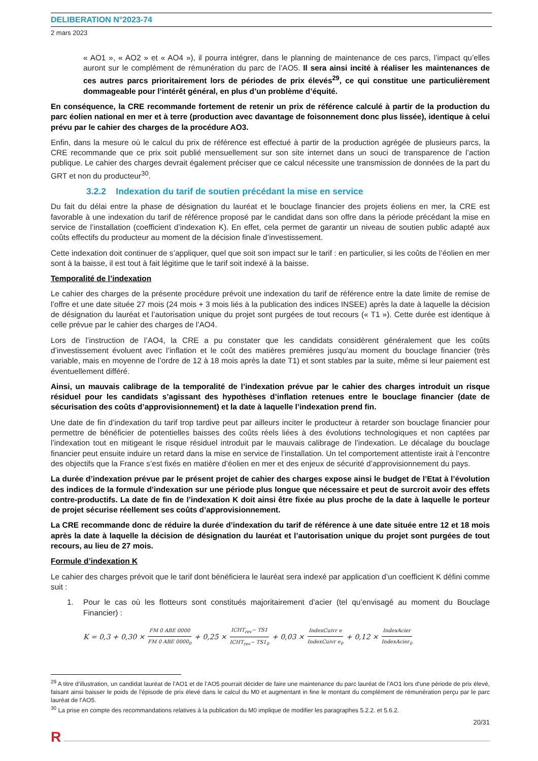DELIBERATION N°2023-74
2 mars 2023
« AO1 », « AO2 » et « AO4 »), il pourra intégrer, dans le planning de maintenance de ces parcs, l’impact qu’elles auront sur le complément de rémunération du parc de l’AO5. Il sera ainsi incité à réaliser les maintenances de ces autres parcs prioritairement lors de périodes de prix élevés<sup>29</sup>, ce qui constitue une particulièrement dommageable pour l’intérêt général, en plus d’un problème d’équité.
En conséquence, la CRE recommande fortement de retenir un prix de référence calculé à partir de la production du parc éolien national en mer et à terre (production avec davantage de foisonnement donc plus lissée), identique à celui prévu par le cahier des charges de la procédure AO3.
Enfin, dans la mesure où le calcul du prix de référence est effectué à partir de la production agrégée de plusieurs parcs, la CRE recommande que ce prix soit publié mensuellement sur son site internet dans un souci de transparence de l’action publique. Le cahier des charges devrait également préciser que ce calcul nécessite une transmission de données de la part du GRT et non du producteur<sup>30</sup>.
3.2.2 Indexation du tarif de soutien précédant la mise en service
Du fait du délai entre la phase de désignation du lauréat et le bouclage financier des projets éoliens en mer, la CRE est favorable à une indexation du tarif de référence proposé par le candidat dans son offre dans la période précédant la mise en service de l’installation (coefficient d’indexation K). En effet, cela permet de garantir un niveau de soutien public adapté aux coûts effectifs du producteur au moment de la décision finale d’investissement.
Cette indexation doit continuer de s’appliquer, quel que soit son impact sur le tarif : en particulier, si les coûts de l’éolien en mer sont à la baisse, il est tout à fait légitime que le tarif soit indexé à la baisse.
Temporalité de l’indexation
Le cahier des charges de la présente procédure prévoit une indexation du tarif de référence entre la date limite de remise de l’offre et une date située 27 mois (24 mois + 3 mois liés à la publication des indices INSEE) après la date à laquelle la décision de désignation du lauréat et l’autorisation unique du projet sont purgées de tout recours (« T1 »). Cette durée est identique à celle prévue par le cahier des charges de l’AO4.
Lors de l’instruction de l’AO4, la CRE a pu constater que les candidats considèrent généralement que les coûts d’investissement évoluent avec l’inflation et le coût des matières premières jusqu’au moment du bouclage financier (très variable, mais en moyenne de l’ordre de 12 à 18 mois après la date T1) et sont stables par la suite, même si leur paiement est éventuellement différé.
Ainsi, un mauvais calibrage de la temporalité de l’indexation prévue par le cahier des charges introduit un risque résiduel pour les candidats s’agissant des hypothèses d’inflation retenues entre le bouclage financier (date de sécurisation des coûts d’approvisionnement) et la date à laquelle l’indexation prend fin.
Une date de fin d’indexation du tarif trop tardive peut par ailleurs inciter le producteur à retarder son bouclage financier pour permettre de bénéficier de potentielles baisses des coûts réels liées à des évolutions technologiques et non captées par l’indexation tout en mitigeant le risque résiduel introduit par le mauvais calibrage de l’indexation. Le décalage du bouclage financier peut ensuite induire un retard dans la mise en service de l’installation. Un tel comportement attentiste irait à l’encontre des objectifs que la France s’est fixés en matière d’éolien en mer et des enjeux de sécurité d’approvisionnement du pays.
La durée d’indexation prévue par le présent projet de cahier des charges expose ainsi le budget de l’Etat à l’évolution des indices de la formule d’indexation sur une période plus longue que nécessaire et peut de surcroit avoir des effets contre-productifs. La date de fin de l’indexation K doit ainsi être fixée au plus proche de la date à laquelle le porteur de projet sécurise réellement ses coûts d’approvisionnement.
La CRE recommande donc de réduire la durée d’indexation du tarif de référence à une date située entre 12 et 18 mois après la date à laquelle la décision de désignation du lauréat et l’autorisation unique du projet sont purgées de tout recours, au lieu de 27 mois.
Formule d’indexation K
Le cahier des charges prévoit que le tarif dont bénéficiera le lauréat sera indexé par application d’un coefficient K défini comme suit :
1. Pour le cas où les flotteurs sont constitués majoritairement d’acier (tel qu’envisagé au moment du Bouclage Financier) :
K = 0,3 + 0,30 × FM 0 ABE 0000 FM 0 ABE 0000<sub>0</sub> + 0,25 × ICHT<sub>rev</sub>− TS1 ICHT<sub>rev</sub>− TS1<sub>0</sub> + 0,03 × IndexCuivr e IndexCuivr e<sub>0</sub> + 0,12 × IndexAcier IndexAcier<sub>0</sub>
<sup>29</sup> A titre d’illustration, un candidat lauréat de l’AO1 et de l’AO5 pourrait décider de faire une maintenance du parc lauréat de l’AO1 lors d'une période de prix élevé, faisant ainsi baisser le poids de l'épisode de prix élevé dans le calcul du M0 et augmentant in fine le montant du complément de rémunération perçu par le parc lauréat de l’AO5.
<sup>30</sup> La prise en compte des recommandations relatives à la publication du M0 implique de modifier les paragraphes 5.2.2. et 5.6.2.
20/31
R